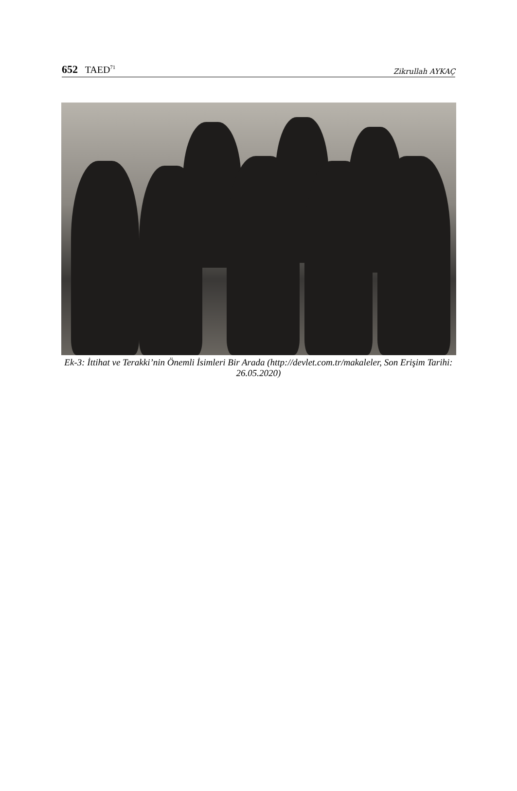652 TAED<sup>71</sup>
Zikrullah AYKAÇ
Ek-3: İttihat ve Terakki’nin Önemli İsimleri Bir Arada (http://devlet.com.tr/makaleler, Son Erişim Tarihi: 26.05.2020)